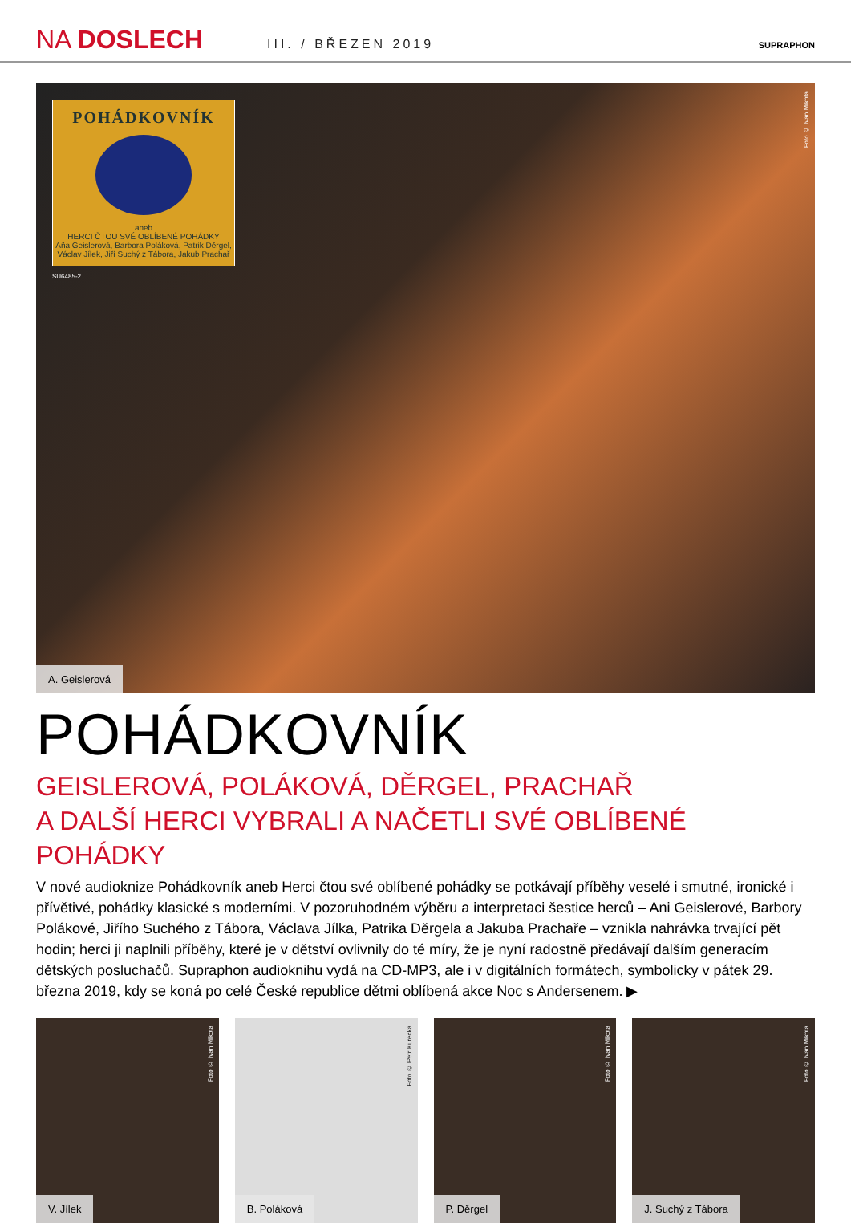NA DOSLECH
III. / BŘEZEN 2019
SUPRAPHON
POHÁDKOVNÍK
aneb
HERCI ČTOU SVÉ OBLÍBENÉ POHÁDKY
Aňa Geislerová, Barbora Poláková, Patrik Děrgel,
Václav Jílek, Jiří Suchý z Tábora, Jakub Prachař
SU6485-2
Foto © Ivan Mikota
A. Geislerová
POHÁDKOVNÍK
GEISLEROVÁ, POLÁKOVÁ, DĚRGEL, PRACHAŘ
A DALŠÍ HERCI VYBRALI A NAČETLI SVÉ OBLÍBENÉ POHÁDKY
V nové audioknize Pohádkovník aneb Herci čtou své oblíbené pohádky se potkávají příběhy veselé i smutné, ironické i přívětivé, pohádky klasické s moderními. V pozoruhodném výběru a interpretaci šestice herců – Ani Geislerové, Barbory Polákové, Jiřího Suchého z Tábora, Václava Jílka, Patrika Děrgela a Jakuba Prachaře – vznikla nahrávka trvající pět hodin; herci ji naplnili příběhy, které je v dětství ovlivnily do té míry, že je nyní radostně předávají dalším generacím dětských posluchačů. Supraphon audioknihu vydá na CD-MP3, ale i v digitálních formátech, symbolicky v pátek 29. března 2019, kdy se koná po celé České republice dětmi oblíbená akce Noc s Andersenem. ▶
Foto © Ivan Mikota
V. Jílek
Foto © Petr Kurečka
B. Poláková
Foto © Ivan Mikota
P. Děrgel
Foto © Ivan Mikota
J. Suchý z Tábora